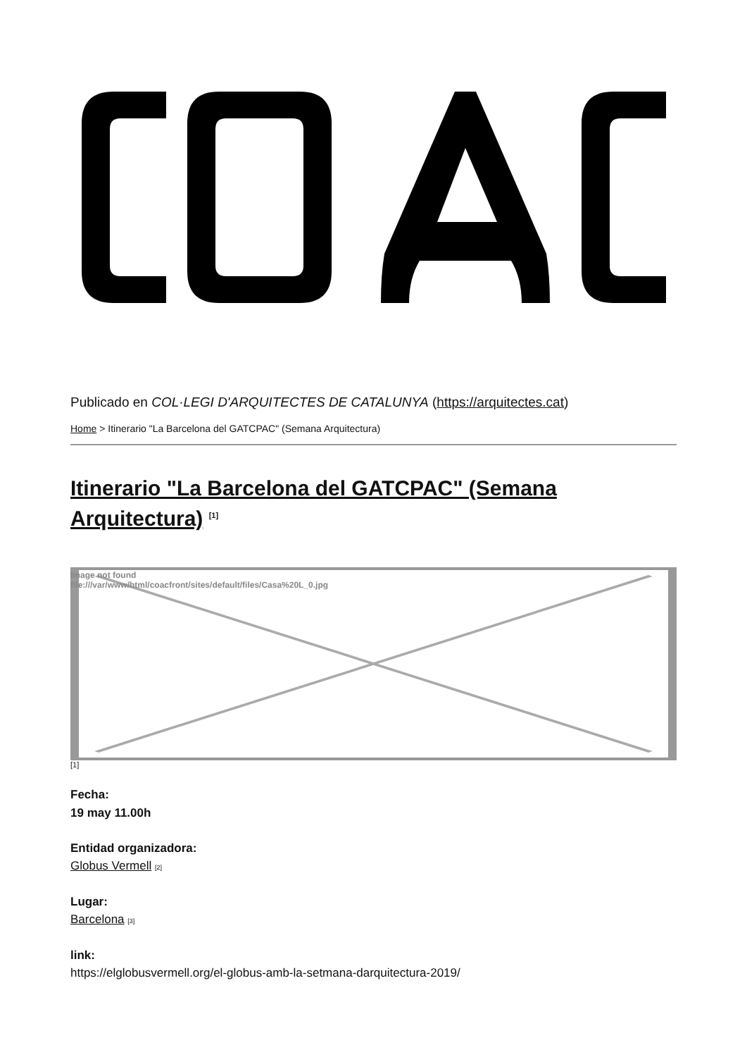Publicado en COL·LEGI D'ARQUITECTES DE CATALUNYA (https://arquitectes.cat)
Home > Itinerario "La Barcelona del GATCPAC" (Semana Arquitectura)
Itinerario "La Barcelona del GATCPAC" (Semana Arquitectura) <sup>[1]</sup>
Image not found
file:///var/www/html/coacfront/sites/default/files/Casa%20L_0.jpg
[1]
Fecha:
19 may 11.00h
Entidad organizadora:
Globus Vermell [2]
Lugar:
Barcelona [3]
link:
https://elglobusvermell.org/el-globus-amb-la-setmana-darquitectura-2019/